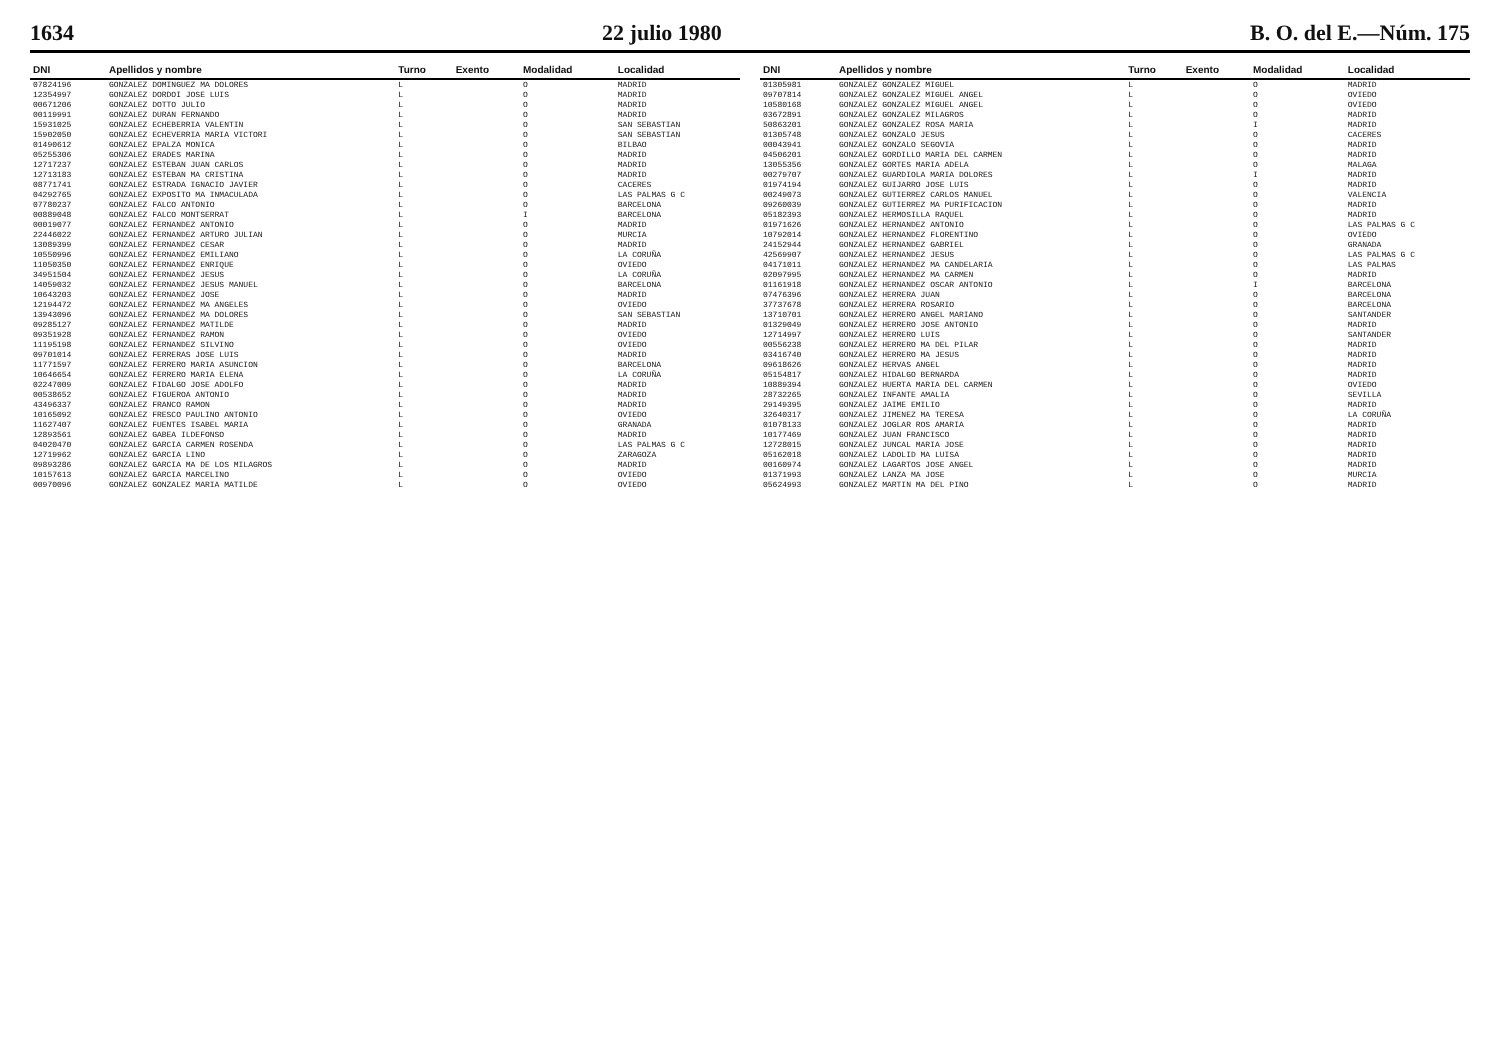1634 22 julio 1980 B. O. del E.—Núm. 175
| DNI | Apellidos y nombre | Turno | Exento | Modalidad | Localidad |
| --- | --- | --- | --- | --- | --- |
| 07824196 | GONZALEZ DOMINGUEZ MA DOLORES | L | | O | MADRID |
| 12354997 | GONZALEZ DORDOI JOSE LUIS | L | | O | MADRID |
| 00671206 | GONZALEZ DOTTO JULIO | L | | O | MADRID |
| 00119991 | GONZALEZ DURAN FERNANDO | L | | O | MADRID |
| 15931025 | GONZALEZ ECHEBERRIA VALENTIN | L | | O | SAN SEBASTIAN |
| 15902050 | GONZALEZ ECHEVERRIA MARIA VICTORI | L | | O | SAN SEBASTIAN |
| 01490612 | GONZALEZ EPALZA MONICA | L | | O | BILBAO |
| 05255306 | GONZALEZ ERADES MARINA | L | | O | MADRID |
| 12717237 | GONZALEZ ESTEBAN JUAN CARLOS | L | | O | MADRID |
| 12713183 | GONZALEZ ESTEBAN MA CRISTINA | L | | O | MADRID |
| 08771741 | GONZALEZ ESTRADA IGNACIO JAVIER | L | | O | CACERES |
| 04292765 | GONZALEZ EXPOSITO MA INMACULADA | L | | O | LAS PALMAS G C |
| 07780237 | GONZALEZ FALCO ANTONIO | L | | O | BARCELONA |
| 00889048 | GONZALEZ FALCO MONTSERRAT | L | | I | BARCELONA |
| 00019077 | GONZALEZ FERNANDEZ ANTONIO | L | | O | MADRID |
| 22446022 | GONZALEZ FERNANDEZ ARTURO JULIAN | L | | O | MURCIA |
| 13089399 | GONZALEZ FERNANDEZ CESAR | L | | O | MADRID |
| 10550996 | GONZALEZ FERNANDEZ EMILIANO | L | | O | LA CORUÑA |
| 11050350 | GONZALEZ FERNANDEZ ENRIQUE | L | | O | OVIEDO |
| 34951504 | GONZALEZ FERNANDEZ JESUS | L | | O | LA CORUÑA |
| 14059032 | GONZALEZ FERNANDEZ JESUS MANUEL | L | | O | BARCELONA |
| 10643203 | GONZALEZ FERNANDEZ JOSE | L | | O | MADRID |
| 12194472 | GONZALEZ FERNANDEZ MA ANGELES | L | | O | OVIEDO |
| 13943096 | GONZALEZ FERNANDEZ MA DOLORES | L | | O | SAN SEBASTIAN |
| 09285127 | GONZALEZ FERNANDEZ MATILDE | L | | O | MADRID |
| 09351928 | GONZALEZ FERNANDEZ RAMON | L | | O | OVIEDO |
| 11195198 | GONZALEZ FERNANDEZ SILVINO | L | | O | OVIEDO |
| 09701014 | GONZALEZ FERRERAS JOSE LUIS | L | | O | MADRID |
| 11771597 | GONZALEZ FERRERO MARIA ASUNCION | L | | O | BARCELONA |
| 10646654 | GONZALEZ FERRERO MARIA ELENA | L | | O | LA CORUÑA |
| 02247009 | GONZALEZ FIDALGO JOSE ADOLFO | L | | O | MADRID |
| 00538652 | GONZALEZ FIGUEROA ANTONIO | L | | O | MADRID |
| 43496337 | GONZALEZ FRANCO RAMON | L | | O | MADRID |
| 10165092 | GONZALEZ FRESCO PAULINO ANTONIO | L | | O | OVIEDO |
| 11627407 | GONZALEZ FUENTES ISABEL MARIA | L | | O | GRANADA |
| 12893561 | GONZALEZ GABEA ILDEFONSO | L | | O | MADRID |
| 04020470 | GONZALEZ GARCIA CARMEN ROSENDA | L | | O | LAS PALMAS G C |
| 12719962 | GONZALEZ GARCIA LINO | L | | O | ZARAGOZA |
| 09893286 | GONZALEZ GARCIA MA DE LOS MILAGROS | L | | O | MADRID |
| 10157613 | GONZALEZ GARCIA MARCELINO | L | | O | OVIEDO |
| 00970096 | GONZALEZ GONZALEZ MARIA MATILDE | L | | O | OVIEDO |
| DNI | Apellidos y nombre | Turno | Exento | Modalidad | Localidad |
| --- | --- | --- | --- | --- | --- |
| 01305981 | GONZALEZ GONZALEZ MIGUEL | L | | O | MADRID |
| 09707814 | GONZALEZ GONZALEZ MIGUEL ANGEL | L | | O | OVIEDO |
| 10580168 | GONZALEZ GONZALEZ MIGUEL ANGEL | L | | O | OVIEDO |
| 03672891 | GONZALEZ GONZALEZ MILAGROS | L | | O | MADRID |
| 50863201 | GONZALEZ GONZALEZ ROSA MARIA | L | | I | MADRID |
| 01305748 | GONZALEZ GONZALO JESUS | L | | O | CACERES |
| 00043941 | GONZALEZ GONZALO SEGOVIA | L | | O | MADRID |
| 04506201 | GONZALEZ GORDILLO MARIA DEL CARMEN | L | | O | MADRID |
| 13055356 | GONZALEZ GORTES MARIA ADELA | L | | O | MALAGA |
| 00279707 | GONZALEZ GUARDIOLA MARIA DOLORES | L | | I | MADRID |
| 01974194 | GONZALEZ GUIJARRO JOSE LUIS | L | | O | MADRID |
| 00249073 | GONZALEZ GUTIERREZ CARLOS MANUEL | L | | O | VALENCIA |
| 09260039 | GONZALEZ GUTIERREZ MA PURIFICACION | L | | O | MADRID |
| 05182393 | GONZALEZ HERMOSILLA RAQUEL | L | | O | MADRID |
| 01971626 | GONZALEZ HERNANDEZ ANTONIO | L | | O | LAS PALMAS G C |
| 10792014 | GONZALEZ HERNANDEZ FLORENTINO | L | | O | OVIEDO |
| 24152944 | GONZALEZ HERNANDEZ GABRIEL | L | | O | GRANADA |
| 42569907 | GONZALEZ HERNANDEZ JESUS | L | | O | LAS PALMAS G C |
| 04171011 | GONZALEZ HERNANDEZ MA CANDELARIA | L | | O | LAS PALMAS |
| 02097995 | GONZALEZ HERNANDEZ MA CARMEN | L | | O | MADRID |
| 01161918 | GONZALEZ HERNANDEZ OSCAR ANTONIO | L | | I | BARCELONA |
| 07476396 | GONZALEZ HERRERA JUAN | L | | O | BARCELONA |
| 37737678 | GONZALEZ HERRERA ROSARIO | L | | O | BARCELONA |
| 13710701 | GONZALEZ HERRERO ANGEL MARIANO | L | | O | SANTANDER |
| 01329049 | GONZALEZ HERRERO JOSE ANTONIO | L | | O | MADRID |
| 12714997 | GONZALEZ HERRERO LUIS | L | | O | SANTANDER |
| 00556238 | GONZALEZ HERRERO MA DEL PILAR | L | | O | MADRID |
| 03416740 | GONZALEZ HERRERO MA JESUS | L | | O | MADRID |
| 09618626 | GONZALEZ HERVAS ANGEL | L | | O | MADRID |
| 05154817 | GONZALEZ HIDALGO BERNARDA | L | | O | MADRID |
| 10889394 | GONZALEZ HUERTA MARIA DEL CARMEN | L | | O | OVIEDO |
| 28732265 | GONZALEZ INFANTE AMALIA | L | | O | SEVILLA |
| 29149395 | GONZALEZ JAIME EMILIO | L | | O | MADRID |
| 32640317 | GONZALEZ JIMENEZ MA TERESA | L | | O | LA CORUÑA |
| 01078133 | GONZALEZ JOGLAR ROS AMARIA | L | | O | MADRID |
| 10177469 | GONZALEZ JUAN FRANCISCO | L | | O | MADRID |
| 12728015 | GONZALEZ JUNCAL MARIA JOSE | L | | O | MADRID |
| 05162018 | GONZALEZ LADOLID MA LUISA | L | | O | MADRID |
| 00160974 | GONZALEZ LAGARTOS JOSE ANGEL | L | | O | MADRID |
| 01371993 | GONZALEZ LANZA MA JOSE | L | | O | MURCIA |
| 05624993 | GONZALEZ MARTIN MA DEL PINO | L | | O | MADRID |